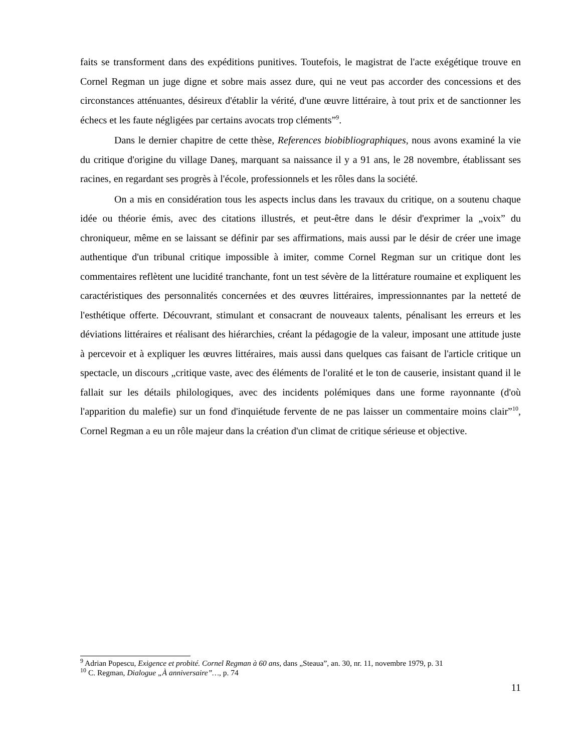faits se transforment dans des expéditions punitives. Toutefois, le magistrat de l'acte exégétique trouve en Cornel Regman un juge digne et sobre mais assez dure, qui ne veut pas accorder des concessions et des circonstances atténuantes, désireux d'établir la vérité, d'une œuvre littéraire, à tout prix et de sanctionner les échecs et les faute négligées par certains avocats trop cléments”<sup>9</sup>.
Dans le dernier chapitre de cette thèse, References biobibliographiques, nous avons examiné la vie du critique d'origine du village Daneş, marquant sa naissance il y a 91 ans, le 28 novembre, établissant ses racines, en regardant ses progrès à l'école, professionnels et les rôles dans la société.
On a mis en considération tous les aspects inclus dans les travaux du critique, on a soutenu chaque idée ou théorie émis, avec des citations illustrés, et peut-être dans le désir d'exprimer la „voix” du chroniqueur, même en se laissant se définir par ses affirmations, mais aussi par le désir de créer une image authentique d'un tribunal critique impossible à imiter, comme Cornel Regman sur un critique dont les commentaires reflètent une lucidité tranchante, font un test sévère de la littérature roumaine et expliquent les caractéristiques des personnalités concernées et des œuvres littéraires, impressionnantes par la netteté de l'esthétique offerte. Découvrant, stimulant et consacrant de nouveaux talents, pénalisant les erreurs et les déviations littéraires et réalisant des hiérarchies, créant la pédagogie de la valeur, imposant une attitude juste à percevoir et à expliquer les œuvres littéraires, mais aussi dans quelques cas faisant de l'article critique un spectacle, un discours „critique vaste, avec des éléments de l'oralité et le ton de causerie, insistant quand il le fallait sur les détails philologiques, avec des incidents polémiques dans une forme rayonnante (d'où l'apparition du malefie) sur un fond d'inquiétude fervente de ne pas laisser un commentaire moins clair”<sup>10</sup>, Cornel Regman a eu un rôle majeur dans la création d'un climat de critique sérieuse et objective.
<sup>9</sup> Adrian Popescu, Exigence et probité. Cornel Regman à 60 ans, dans „Steaua”, an. 30, nr. 11, novembre 1979, p. 31
<sup>10</sup> C. Regman, Dialogue „À anniversaire”…, p. 74
11